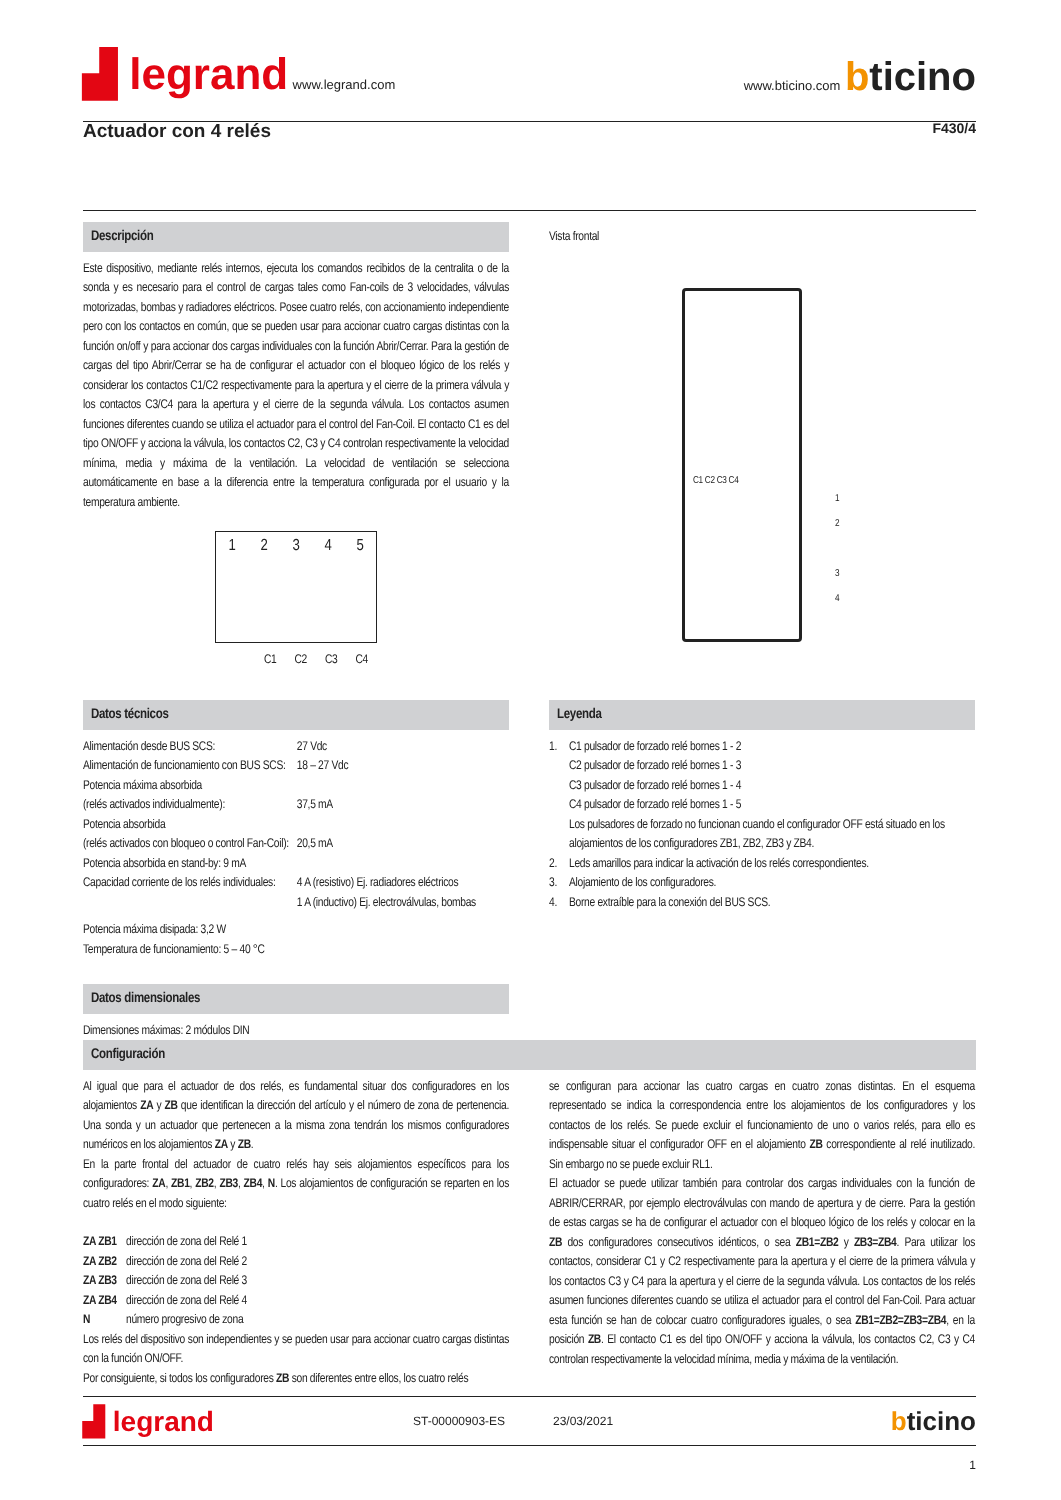▟ legrand www.legrand.com
www.bticino.com bticino
Actuador con 4 relés F430/4
Descripción
Este dispositivo, mediante relés internos, ejecuta los comandos recibidos de la centralita o de la sonda y es necesario para el control de cargas tales como Fan-coils de 3 velocidades, válvulas motorizadas, bombas y radiadores eléctricos. Posee cuatro relés, con accionamiento independiente pero con los contactos en común, que se pueden usar para accionar cuatro cargas distintas con la función on/off y para accionar dos cargas individuales con la función Abrir/Cerrar. Para la gestión de cargas del tipo Abrir/Cerrar se ha de configurar el actuador con el bloqueo lógico de los relés y considerar los contactos C1/C2 respectivamente para la apertura y el cierre de la primera válvula y los contactos C3/C4 para la apertura y el cierre de la segunda válvula. Los contactos asumen funciones diferentes cuando se utiliza el actuador para el control del Fan-Coil. El contacto C1 es del tipo ON/OFF y acciona la válvula, los contactos C2, C3 y C4 controlan respectivamente la velocidad mínima, media y máxima de la ventilación. La velocidad de ventilación se selecciona automáticamente en base a la diferencia entre la temperatura configurada por el usuario y la temperatura ambiente.
1 2 3 4 5
C1 C2 C3 C4
Vista frontal
C1 C2 C3 C4
1
2
3
4
Datos técnicos
| Alimentación desde BUS SCS: | 27 Vdc |
| Alimentación de funcionamiento con BUS SCS: | 18 – 27 Vdc |
| Potencia máxima absorbida (relés activados individualmente): | 37,5 mA |
| Potencia absorbida (relés activados con bloqueo o control Fan-Coil): | 20,5 mA |
| Potencia absorbida en stand-by: 9 mA | |
| Capacidad corriente de los relés individuales: | 4 A (resistivo) Ej. radiadores eléctricos 1 A (inductivo) Ej. electroválvulas, bombas |
| Potencia máxima disipada: 3,2 W Temperatura de funcionamiento: 5 – 40 °C | |
Datos dimensionales
Dimensiones máximas: 2 módulos DIN
Leyenda
| 1. | C1 pulsador de forzado relé bornes 1 - 2 C2 pulsador de forzado relé bornes 1 - 3 C3 pulsador de forzado relé bornes 1 - 4 C4 pulsador de forzado relé bornes 1 - 5 Los pulsadores de forzado no funcionan cuando el configurador OFF está situado en los alojamientos de los configuradores ZB1, ZB2, ZB3 y ZB4. |
| 2. | Leds amarillos para indicar la activación de los relés correspondientes. |
| 3. | Alojamiento de los configuradores. |
| 4. | Borne extraíble para la conexión del BUS SCS. |
Configuración
Al igual que para el actuador de dos relés, es fundamental situar dos configuradores en los alojamientos ZA y ZB que identifican la dirección del artículo y el número de zona de pertenencia. Una sonda y un actuador que pertenecen a la misma zona tendrán los mismos configuradores numéricos en los alojamientos ZA y ZB.
En la parte frontal del actuador de cuatro relés hay seis alojamientos específicos para los configuradores: ZA, ZB1, ZB2, ZB3, ZB4, N. Los alojamientos de configuración se reparten en los cuatro relés en el modo siguiente:
| ZA ZB1 | dirección de zona del Relé 1 |
| ZA ZB2 | dirección de zona del Relé 2 |
| ZA ZB3 | dirección de zona del Relé 3 |
| ZA ZB4 | dirección de zona del Relé 4 |
| N | número progresivo de zona |
Los relés del dispositivo son independientes y se pueden usar para accionar cuatro cargas distintas con la función ON/OFF.
Por consiguiente, si todos los configuradores ZB son diferentes entre ellos, los cuatro relés
se configuran para accionar las cuatro cargas en cuatro zonas distintas. En el esquema representado se indica la correspondencia entre los alojamientos de los configuradores y los contactos de los relés. Se puede excluir el funcionamiento de uno o varios relés, para ello es indispensable situar el configurador OFF en el alojamiento ZB correspondiente al relé inutilizado. Sin embargo no se puede excluir RL1.
El actuador se puede utilizar también para controlar dos cargas individuales con la función de ABRIR/CERRAR, por ejemplo electroválvulas con mando de apertura y de cierre. Para la gestión de estas cargas se ha de configurar el actuador con el bloqueo lógico de los relés y colocar en la ZB dos configuradores consecutivos idénticos, o sea ZB1=ZB2 y ZB3=ZB4. Para utilizar los contactos, considerar C1 y C2 respectivamente para la apertura y el cierre de la primera válvula y los contactos C3 y C4 para la apertura y el cierre de la segunda válvula. Los contactos de los relés asumen funciones diferentes cuando se utiliza el actuador para el control del Fan-Coil. Para actuar esta función se han de colocar cuatro configuradores iguales, o sea ZB1=ZB2=ZB3=ZB4, en la posición ZB. El contacto C1 es del tipo ON/OFF y acciona la válvula, los contactos C2, C3 y C4 controlan respectivamente la velocidad mínima, media y máxima de la ventilación.
▟ legrand ST-00000903-ES 23/03/2021 bticino
1